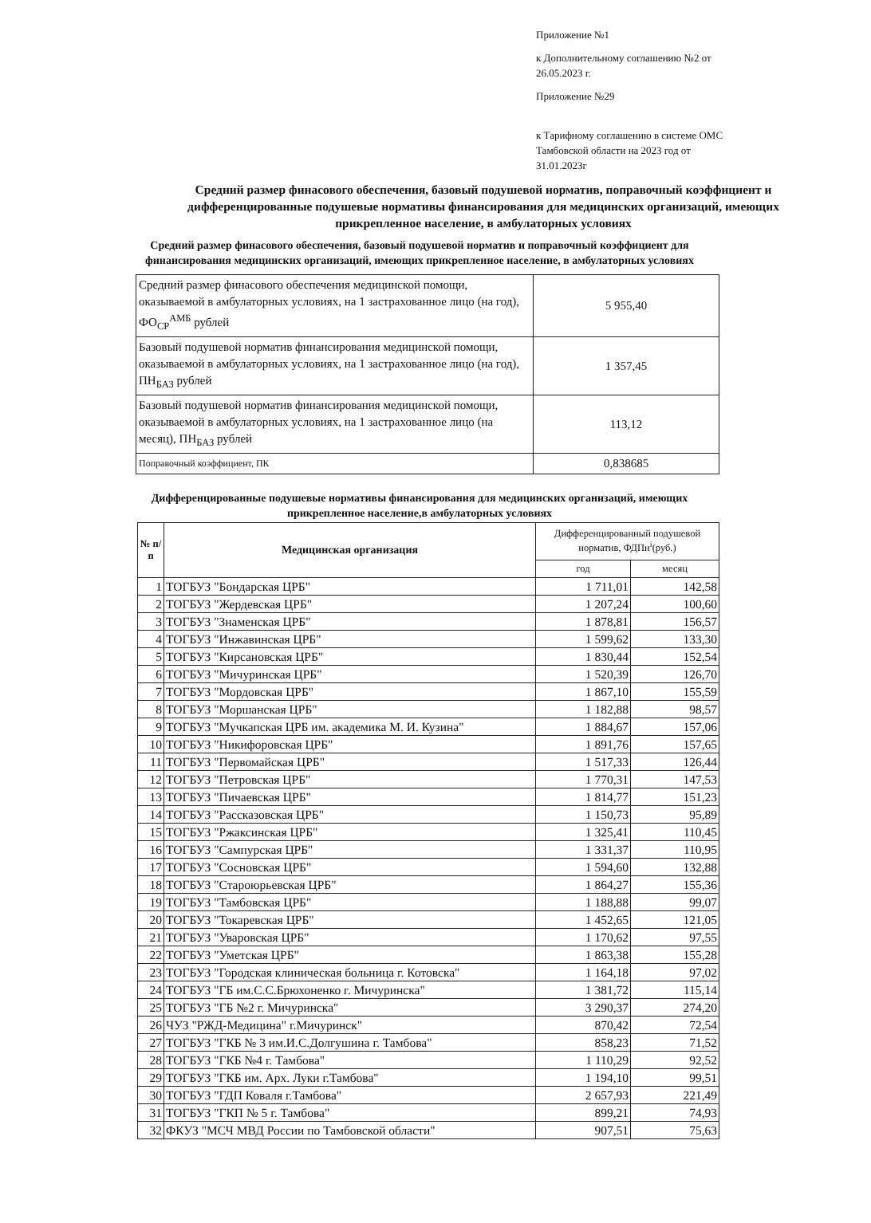Приложение №1
к Дополнительному соглашению №2 от 26.05.2023 г.
Приложение №29
к Тарифному соглашению в системе ОМС Тамбовской области на 2023 год от 31.01.2023г
Средний размер финасового обеспечения, базовый подушевой норматив, поправочный коэффициент и дифференцированные подушевые нормативы финансирования для медицинских организаций, имеющих прикрепленное население, в амбулаторных условиях
Средний размер финасового обеспечения, базовый подушевой норматив и поправочный коэффициент для финансирования медицинских организаций, имеющих прикрепленное население, в амбулаторных условиях
| Средний размер финасового обеспечения медицинской помощи, оказываемой в амбулаторных условиях, на 1 застрахованное лицо (на год), ФО<sub>СР</sub><sup>АМБ</sup> рублей | 5 955,40 |
| Базовый подушевой норматив финансирования медицинской помощи, оказываемой в амбулаторных условиях, на 1 застрахованное лицо (на год), ПН<sub>БАЗ</sub> рублей | 1 357,45 |
| Базовый подушевой норматив финансирования медицинской помощи, оказываемой в амбулаторных условиях, на 1 застрахованное лицо (на месяц), ПН<sub>БАЗ</sub> рублей | 113,12 |
| Поправочный коэффициент, ПК | 0,838685 |
Дифференцированные подушевые нормативы финансирования для медицинских организаций, имеющих прикрепленное население,в амбулаторных условиях
| № п/п | Медицинская организация | Дифференцированный подушевой норматив, ФДПн<sup>i</sup>(руб.) | |
| --- | --- | --- | --- |
| | | год | месяц |
| 1 | ТОГБУЗ "Бондарская ЦРБ" | 1 711,01 | 142,58 |
| 2 | ТОГБУЗ "Жердевская ЦРБ" | 1 207,24 | 100,60 |
| 3 | ТОГБУЗ "Знаменская ЦРБ" | 1 878,81 | 156,57 |
| 4 | ТОГБУЗ "Инжавинская ЦРБ" | 1 599,62 | 133,30 |
| 5 | ТОГБУЗ "Кирсановская ЦРБ" | 1 830,44 | 152,54 |
| 6 | ТОГБУЗ "Мичуринская ЦРБ" | 1 520,39 | 126,70 |
| 7 | ТОГБУЗ "Мордовская ЦРБ" | 1 867,10 | 155,59 |
| 8 | ТОГБУЗ "Моршанская ЦРБ" | 1 182,88 | 98,57 |
| 9 | ТОГБУЗ "Мучкапская ЦРБ им. академика М. И. Кузина" | 1 884,67 | 157,06 |
| 10 | ТОГБУЗ "Никифоровская ЦРБ" | 1 891,76 | 157,65 |
| 11 | ТОГБУЗ "Первомайская ЦРБ" | 1 517,33 | 126,44 |
| 12 | ТОГБУЗ "Петровская ЦРБ" | 1 770,31 | 147,53 |
| 13 | ТОГБУЗ "Пичаевская ЦРБ" | 1 814,77 | 151,23 |
| 14 | ТОГБУЗ "Рассказовская ЦРБ" | 1 150,73 | 95,89 |
| 15 | ТОГБУЗ "Ржаксинская ЦРБ" | 1 325,41 | 110,45 |
| 16 | ТОГБУЗ "Сампурская ЦРБ" | 1 331,37 | 110,95 |
| 17 | ТОГБУЗ "Сосновская ЦРБ" | 1 594,60 | 132,88 |
| 18 | ТОГБУЗ "Староюрьевская ЦРБ" | 1 864,27 | 155,36 |
| 19 | ТОГБУЗ "Тамбовская ЦРБ" | 1 188,88 | 99,07 |
| 20 | ТОГБУЗ "Токаревская ЦРБ" | 1 452,65 | 121,05 |
| 21 | ТОГБУЗ "Уваровская ЦРБ" | 1 170,62 | 97,55 |
| 22 | ТОГБУЗ "Уметская ЦРБ" | 1 863,38 | 155,28 |
| 23 | ТОГБУЗ "Городская клиническая больница г. Котовска" | 1 164,18 | 97,02 |
| 24 | ТОГБУЗ "ГБ им.С.С.Брюхоненко г. Мичуринска" | 1 381,72 | 115,14 |
| 25 | ТОГБУЗ "ГБ №2 г. Мичуринска" | 3 290,37 | 274,20 |
| 26 | ЧУЗ "РЖД-Медицина" г.Мичуринск" | 870,42 | 72,54 |
| 27 | ТОГБУЗ "ГКБ № 3 им.И.С.Долгушина г. Тамбова" | 858,23 | 71,52 |
| 28 | ТОГБУЗ "ГКБ №4 г. Тамбова" | 1 110,29 | 92,52 |
| 29 | ТОГБУЗ "ГКБ им. Арх. Луки г.Тамбова" | 1 194,10 | 99,51 |
| 30 | ТОГБУЗ "ГДП Коваля г.Тамбова" | 2 657,93 | 221,49 |
| 31 | ТОГБУЗ "ГКП № 5 г. Тамбова" | 899,21 | 74,93 |
| 32 | ФКУЗ "МСЧ МВД России по Тамбовской области" | 907,51 | 75,63 |